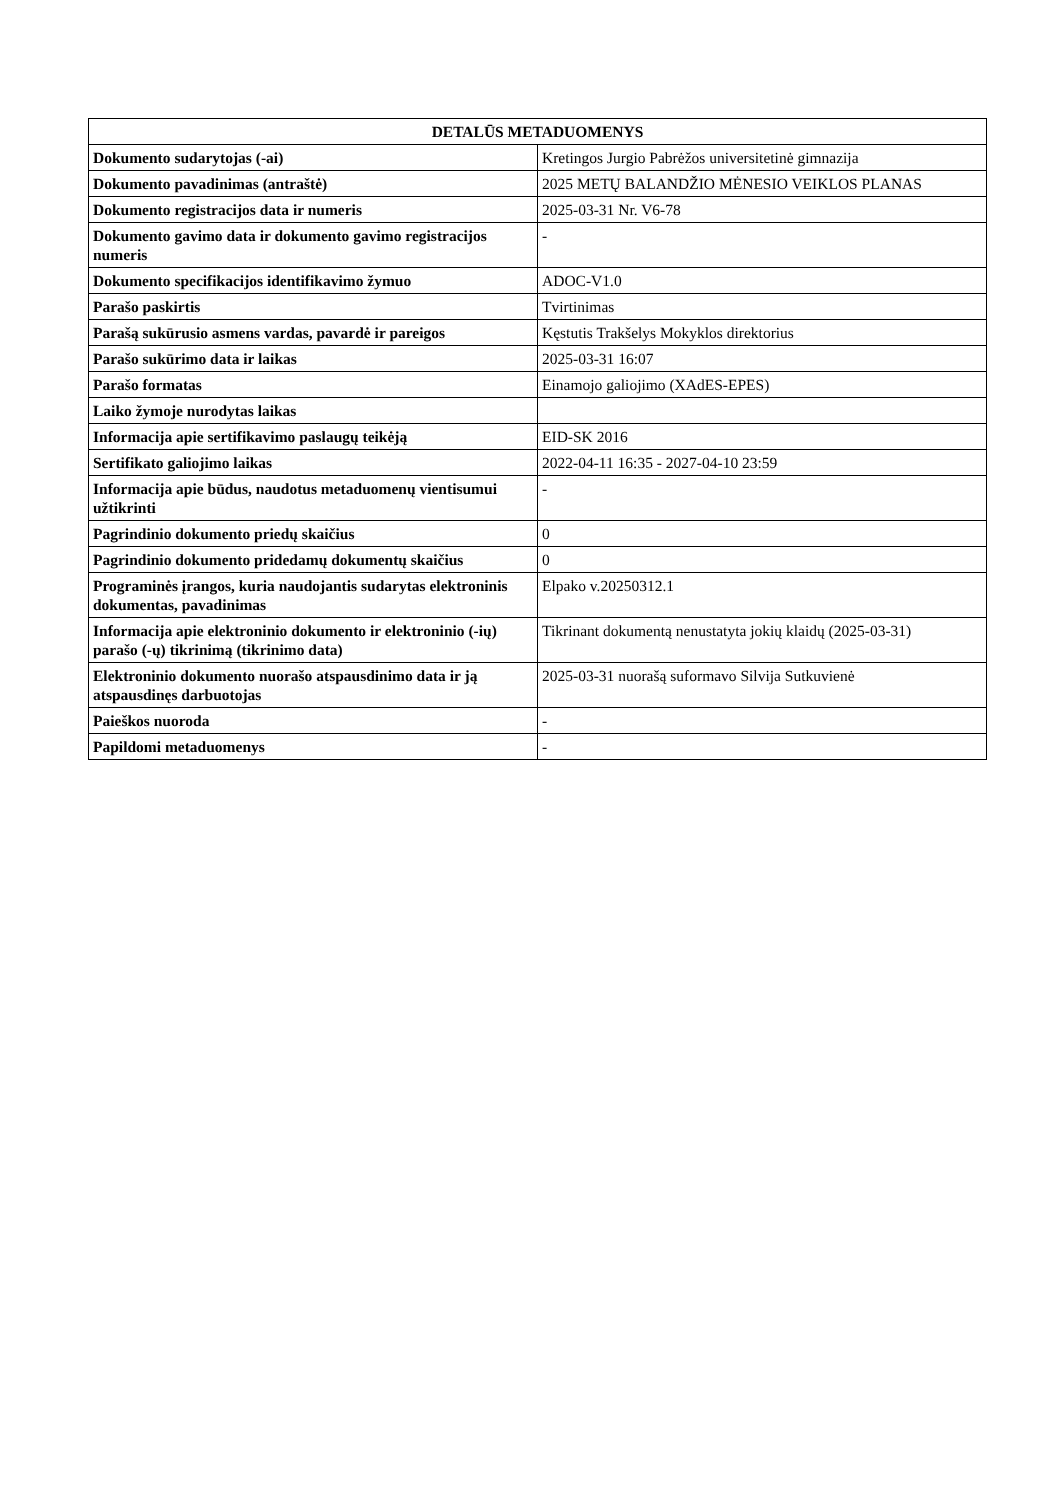| DETALŪS METADUOMENYS | |
| --- | --- |
| Dokumento sudarytojas (-ai) | Kretingos Jurgio Pabrėžos universitetinė gimnazija |
| Dokumento pavadinimas (antraštė) | 2025 METŲ BALANDŽIO MĖNESIO VEIKLOS PLANAS |
| Dokumento registracijos data ir numeris | 2025-03-31 Nr. V6-78 |
| Dokumento gavimo data ir dokumento gavimo registracijos numeris | - |
| Dokumento specifikacijos identifikavimo žymuo | ADOC-V1.0 |
| Parašo paskirtis | Tvirtinimas |
| Parašą sukūrusio asmens vardas, pavardė ir pareigos | Kęstutis Trakšelys Mokyklos direktorius |
| Parašo sukūrimo data ir laikas | 2025-03-31 16:07 |
| Parašo formatas | Einamojo galiojimo (XAdES-EPES) |
| Laiko žymoje nurodytas laikas | |
| Informacija apie sertifikavimo paslaugų teikėją | EID-SK 2016 |
| Sertifikato galiojimo laikas | 2022-04-11 16:35 - 2027-04-10 23:59 |
| Informacija apie būdus, naudotus metaduomenų vientisumui užtikrinti | - |
| Pagrindinio dokumento priedų skaičius | 0 |
| Pagrindinio dokumento pridedamų dokumentų skaičius | 0 |
| Programinės įrangos, kuria naudojantis sudarytas elektroninis dokumentas, pavadinimas | Elpako v.20250312.1 |
| Informacija apie elektroninio dokumento ir elektroninio (-ių) parašo (-ų) tikrinimą (tikrinimo data) | Tikrinant dokumentą nenustatyta jokių klaidų (2025-03-31) |
| Elektroninio dokumento nuorašo atspausdinimo data ir ją atspausdinęs darbuotojas | 2025-03-31 nuorašą suformavo Silvija Sutkuvienė |
| Paieškos nuoroda | - |
| Papildomi metaduomenys | - |